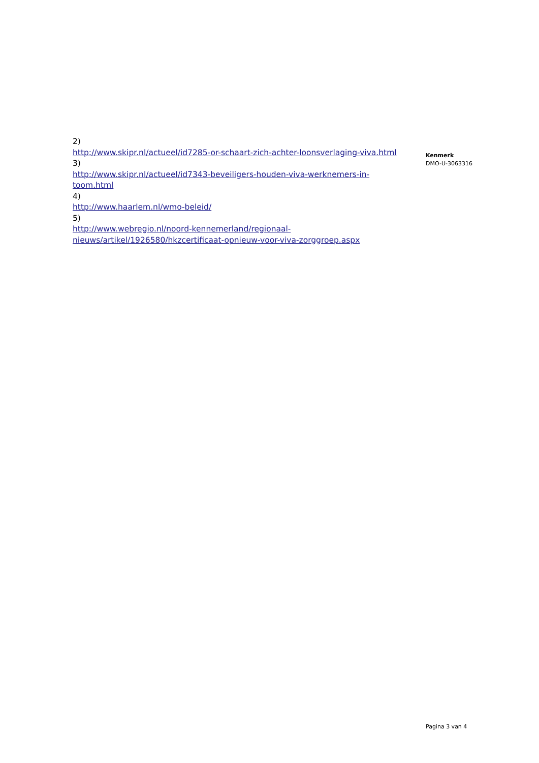2)
http://www.skipr.nl/actueel/id7285-or-schaart-zich-achter-loonsverlaging-viva.html
3)
http://www.skipr.nl/actueel/id7343-beveiligers-houden-viva-werknemers-in-toom.html
4)
http://www.haarlem.nl/wmo-beleid/
5)
http://www.webregio.nl/noord-kennemerland/regionaal-nieuws/artikel/1926580/hkzcertificaat-opnieuw-voor-viva-zorggroep.aspx
Kenmerk
DMO-U-3063316
Pagina 3 van 4